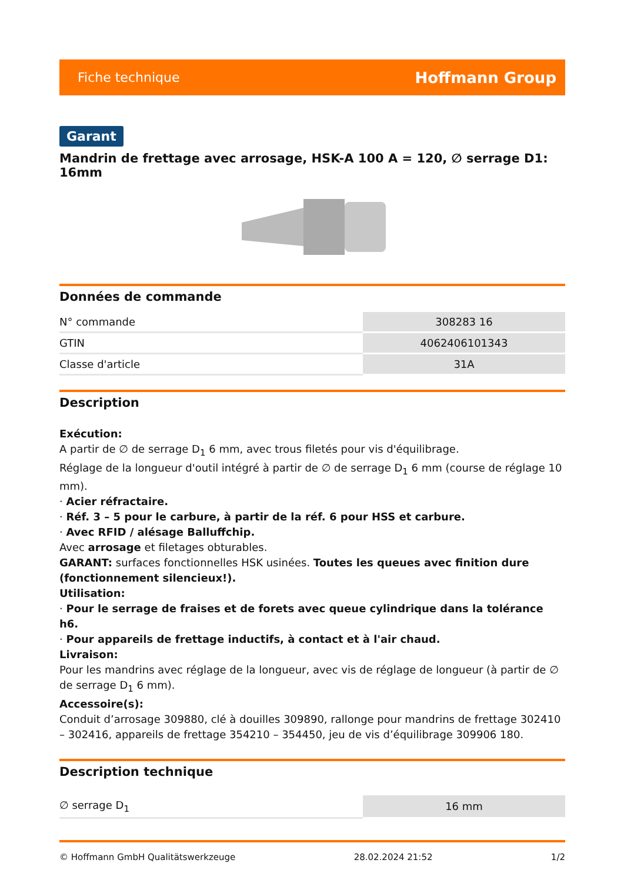Fiche technique Hoffmann Group
Garant
Mandrin de frettage avec arrosage, HSK-A 100 A = 120, ∅ serrage D1: 16mm
Données de commande
| N° commande | 308283 16 |
| GTIN | 4062406101343 |
| Classe d'article | 31A |
Description
Exécution:
A partir de ∅ de serrage D<sub>1</sub> 6 mm, avec trous filetés pour vis d'équilibrage.
Réglage de la longueur d'outil intégré à partir de ∅ de serrage D<sub>1</sub> 6 mm (course de réglage 10 mm).
· Acier réfractaire.
· Réf. 3 – 5 pour le carbure, à partir de la réf. 6 pour HSS et carbure.
· Avec RFID / alésage Balluffchip.
Avec arrosage et filetages obturables.
GARANT: surfaces fonctionnelles HSK usinées. Toutes les queues avec finition dure (fonctionnement silencieux!).
Utilisation:
· Pour le serrage de fraises et de forets avec queue cylindrique dans la tolérance h6.
· Pour appareils de frettage inductifs, à contact et à l'air chaud.
Livraison:
Pour les mandrins avec réglage de la longueur, avec vis de réglage de longueur (à partir de ∅ de serrage D<sub>1</sub> 6 mm).
Accessoire(s):
Conduit d’arrosage 309880, clé à douilles 309890, rallonge pour mandrins de frettage 302410 – 302416, appareils de frettage 354210 – 354450, jeu de vis d’équilibrage 309906 180.
Description technique
| ∅ serrage D<sub>1</sub> | 16 mm |
© Hoffmann GmbH Qualitätswerkzeuge 28.02.2024 21:52 1/2